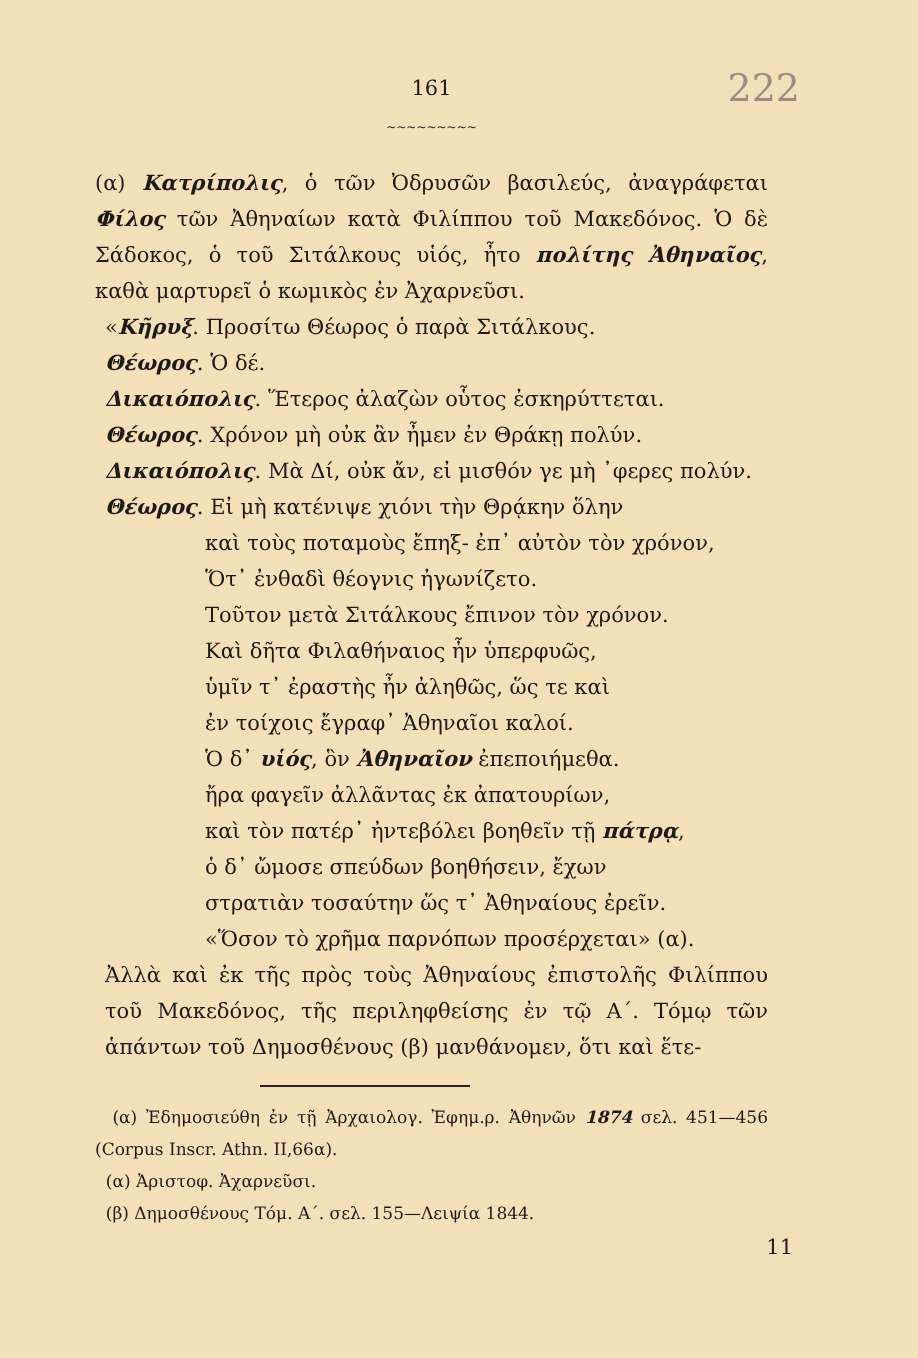161
~~~~~~~~~
222
(α) Κατρίπολις, ὁ τῶν Ὀδρυσῶν βασιλεύς, ἀναγράφεται Φίλος τῶν Ἀθηναίων κατὰ Φιλίππου τοῦ Μακεδόνος. Ὁ δὲ Σάδοκος, ὁ τοῦ Σιτάλκους υἱός, ἦτο πολίτης Ἀθηναῖος, καθὰ μαρτυρεῖ ὁ κωμικὸς ἐν Ἀχαρνεῦσι.
«Κῆρυξ. Προσίτω Θέωρος ὁ παρὰ Σιτάλκους.
Θέωρος. Ὁ δέ.
Δικαιόπολις. Ἕτερος ἀλαζὼν οὗτος ἐσκηρύττεται.
Θέωρος. Χρόνον μὴ οὐκ ἂν ἦμεν ἐν Θράκῃ πολύν.
Δικαιόπολις. Μὰ Δί, οὐκ ἄν, εἰ μισθόν γε μὴ ᾿φερες πολύν.
Θέωρος. Εἰ μὴ κατένιψε χιόνι τὴν Θρᾴκην ὅλην
καὶ τοὺς ποταμοὺς ἔπηξ- ἐπ᾿ αὐτὸν τὸν χρόνον,
Ὅτ᾿ ἐνθαδὶ θέογνις ἠγωνίζετο.
Τοῦτον μετὰ Σιτάλκους ἔπινον τὸν χρόνον.
Καὶ δῆτα Φιλαθήναιος ἦν ὑπερφυῶς,
ὑμῖν τ᾿ ἐραστὴς ἦν ἀληθῶς, ὥς τε καὶ
ἐν τοίχοις ἔγραφ᾿ Ἀθηναῖοι καλοί.
Ὁ δ᾿ υἱός, ὃν Ἀθηναῖον ἐπεποιήμεθα.
ἤρα φαγεῖν ἀλλᾶντας ἐκ ἀπατουρίων,
καὶ τὸν πατέρ᾿ ἠντεβόλει βοηθεῖν τῇ πάτρᾳ,
ὁ δ᾿ ὤμοσε σπεύδων βοηθήσειν, ἔχων
στρατιὰν τοσαύτην ὥς τ᾿ Ἀθηναίους ἐρεῖν.
«Ὅσον τὸ χρῆμα παρνόπων προσέρχεται» (α).
Ἀλλὰ καὶ ἐκ τῆς πρὸς τοὺς Ἀθηναίους ἐπιστολῆς Φιλίππου τοῦ Μακεδόνος, τῆς περιληφθείσης ἐν τῷ Α΄. Τόμῳ τῶν ἁπάντων τοῦ Δημοσθένους (β) μανθάνομεν, ὅτι καὶ ἕτε-
(α) Ἐδημοσιεύθη ἐν τῇ Ἀρχαιολογ. Ἐφημ.ρ. Ἀθηνῶν 1874 σελ. 451—456 (Corpus Inscr. Athn. II,66α).
(α) Ἀριστοφ. Ἀχαρνεῦσι.
(β) Δημοσθένους Τόμ. Α΄. σελ. 155—Λειψία 1844.
11